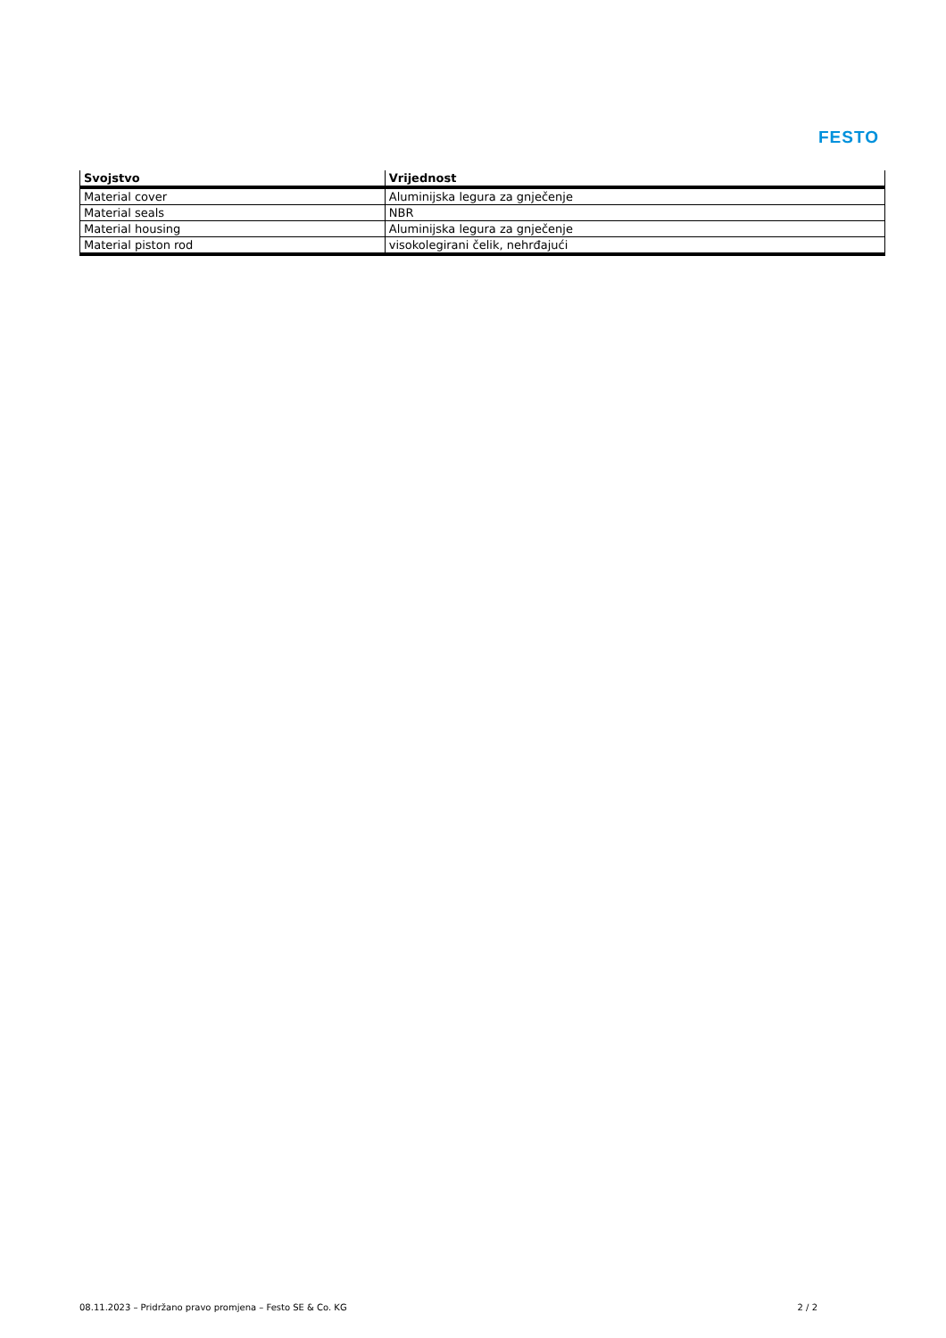FESTO
| Svojstvo | Vrijednost |
| --- | --- |
| Material cover | Aluminijska legura za gnječenje |
| Material seals | NBR |
| Material housing | Aluminijska legura za gnječenje |
| Material piston rod | visokolegirani čelik, nehrđajući |
08.11.2023 – Pridržano pravo promjena – Festo SE & Co. KG 2 / 2